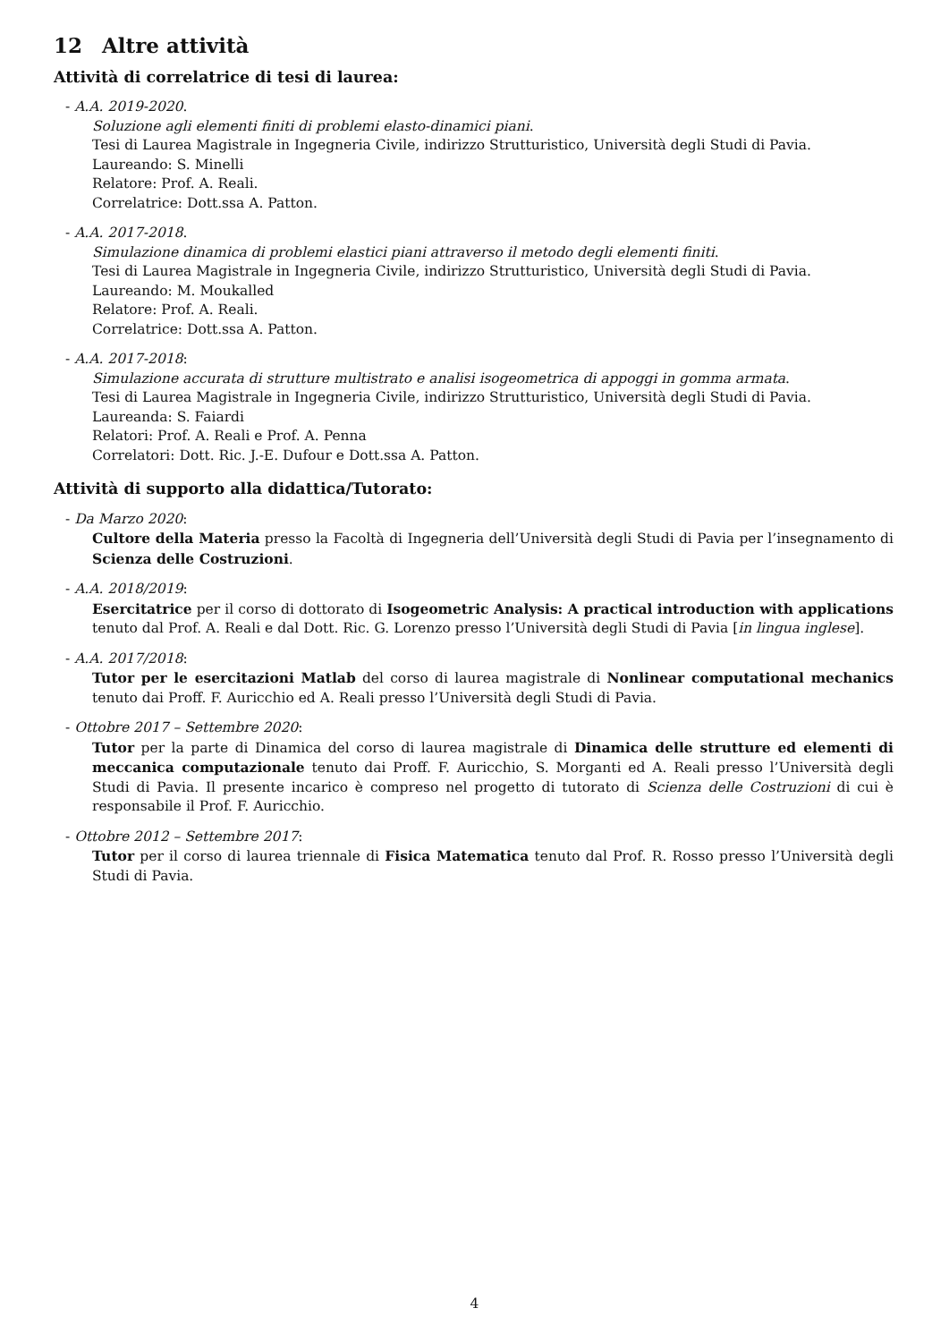12 Altre attività
Attività di correlatrice di tesi di laurea:
- A.A. 2019-2020.
Soluzione agli elementi finiti di problemi elasto-dinamici piani.
Tesi di Laurea Magistrale in Ingegneria Civile, indirizzo Strutturistico, Università degli Studi di Pavia.
Laureando: S. Minelli
Relatore: Prof. A. Reali.
Correlatrice: Dott.ssa A. Patton.
- A.A. 2017-2018.
Simulazione dinamica di problemi elastici piani attraverso il metodo degli elementi finiti.
Tesi di Laurea Magistrale in Ingegneria Civile, indirizzo Strutturistico, Università degli Studi di Pavia.
Laureando: M. Moukalled
Relatore: Prof. A. Reali.
Correlatrice: Dott.ssa A. Patton.
- A.A. 2017-2018:
Simulazione accurata di strutture multistrato e analisi isogeometrica di appoggi in gomma armata.
Tesi di Laurea Magistrale in Ingegneria Civile, indirizzo Strutturistico, Università degli Studi di Pavia.
Laureanda: S. Faiardi
Relatori: Prof. A. Reali e Prof. A. Penna
Correlatori: Dott. Ric. J.-E. Dufour e Dott.ssa A. Patton.
Attività di supporto alla didattica/Tutorato:
- Da Marzo 2020:
Cultore della Materia presso la Facoltà di Ingegneria dell’Università degli Studi di Pavia per l’insegnamento di Scienza delle Costruzioni.
- A.A. 2018/2019:
Esercitatrice per il corso di dottorato di Isogeometric Analysis: A practical introduction with applications tenuto dal Prof. A. Reali e dal Dott. Ric. G. Lorenzo presso l’Università degli Studi di Pavia [in lingua inglese].
- A.A. 2017/2018:
Tutor per le esercitazioni Matlab del corso di laurea magistrale di Nonlinear computational mechanics tenuto dai Proff. F. Auricchio ed A. Reali presso l’Università degli Studi di Pavia.
- Ottobre 2017 – Settembre 2020:
Tutor per la parte di Dinamica del corso di laurea magistrale di Dinamica delle strutture ed elementi di meccanica computazionale tenuto dai Proff. F. Auricchio, S. Morganti ed A. Reali presso l’Università degli Studi di Pavia. Il presente incarico è compreso nel progetto di tutorato di Scienza delle Costruzioni di cui è responsabile il Prof. F. Auricchio.
- Ottobre 2012 – Settembre 2017:
Tutor per il corso di laurea triennale di Fisica Matematica tenuto dal Prof. R. Rosso presso l’Università degli Studi di Pavia.
4